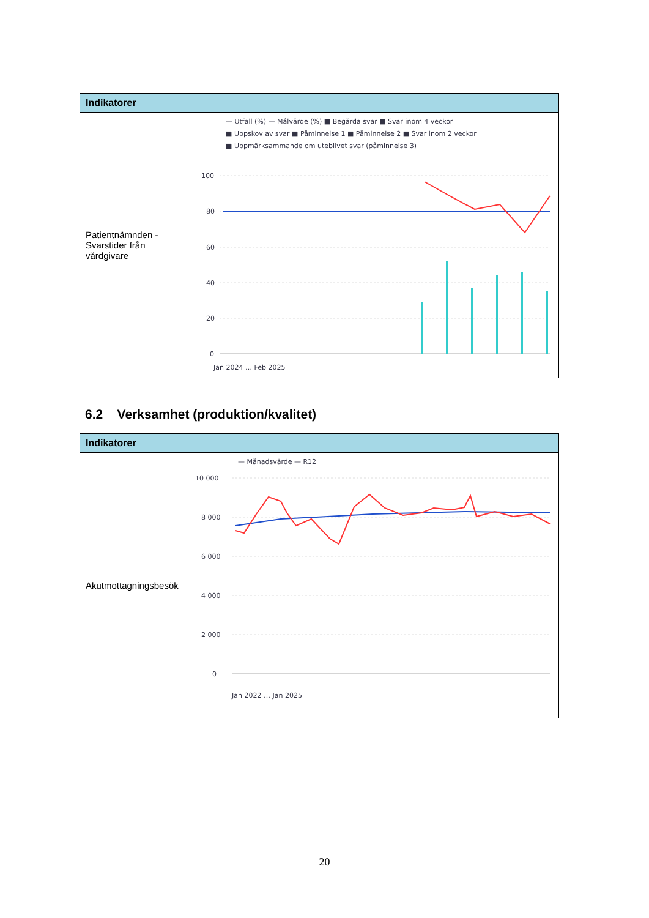| Indikatorer | |
| --- | --- |
| Patientnämnden - Svarstider från vårdgivare | — Utfall (%) — Målvärde (%) ■ Begärda svar ■ Svar inom 4 veckor ■ Uppskov av svar ■ Påminnelse 1 ■ Påminnelse 2 ■ Svar inom 2 veckor ■ Uppmärksammande om uteblivet svar (påminnelse 3) 100 80 60 40 20 0 Jan 2024 … Feb 2025 |
6.2 Verksamhet (produktion/kvalitet)
| Indikatorer | |
| --- | --- |
| Akutmottagningsbesök | — Månadsvärde — R12 10 000 8 000 6 000 4 000 2 000 0 Jan 2022 … Jan 2025 |
20